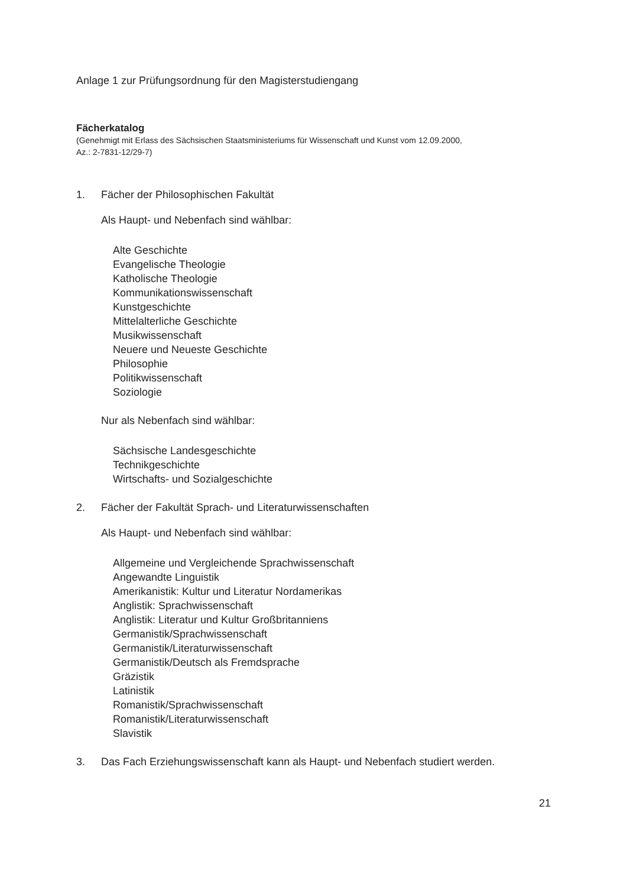Anlage 1 zur Prüfungsordnung für den Magisterstudiengang
Fächerkatalog
(Genehmigt mit Erlass des Sächsischen Staatsministeriums für Wissenschaft und Kunst vom 12.09.2000,
Az.: 2-7831-12/29-7)
1. Fächer der Philosophischen Fakultät
Als Haupt- und Nebenfach sind wählbar:
Alte Geschichte
Evangelische Theologie
Katholische Theologie
Kommunikationswissenschaft
Kunstgeschichte
Mittelalterliche Geschichte
Musikwissenschaft
Neuere und Neueste Geschichte
Philosophie
Politikwissenschaft
Soziologie
Nur als Nebenfach sind wählbar:
Sächsische Landesgeschichte
Technikgeschichte
Wirtschafts- und Sozialgeschichte
2. Fächer der Fakultät Sprach- und Literaturwissenschaften
Als Haupt- und Nebenfach sind wählbar:
Allgemeine und Vergleichende Sprachwissenschaft
Angewandte Linguistik
Amerikanistik: Kultur und Literatur Nordamerikas
Anglistik: Sprachwissenschaft
Anglistik: Literatur und Kultur Großbritanniens
Germanistik/Sprachwissenschaft
Germanistik/Literaturwissenschaft
Germanistik/Deutsch als Fremdsprache
Gräzistik
Latinistik
Romanistik/Sprachwissenschaft
Romanistik/Literaturwissenschaft
Slavistik
3. Das Fach Erziehungswissenschaft kann als Haupt- und Nebenfach studiert werden.
21